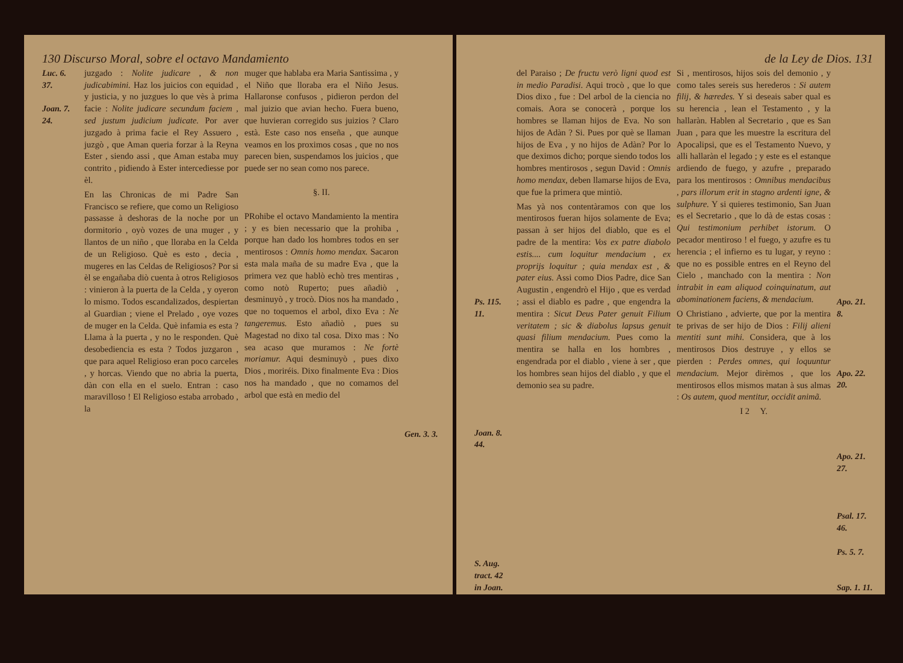130 Discurso Moral, sobre el octavo Mandamiento
Luc. 6. 37.
Joan. 7. 24.
juzgado : Nolite judicare , & non judicabimini. Haz los juicios con equidad , y justicia, y no juzgues lo que vès à prima facie : Nolite judicare secundum faciem , sed justum judicium judicate. Por aver juzgado à prima facie el Rey Assuero , juzgò , que Aman queria forzar à la Reyna Ester , siendo assi , que Aman estaba muy contrito , pidiendo à Ester intercediesse por èl.
En las Chronicas de mi Padre San Francisco se refiere, que como un Religioso passasse à deshoras de la noche por un dormitorio , oyò vozes de una muger , y llantos de un niño , que lloraba en la Celda de un Religioso. Què es esto , decia , mugeres en las Celdas de Religiosos? Por si èl se engañaba diò cuenta à otros Religiosos : vinieron à la puerta de la Celda , y oyeron lo mismo. Todos escandalizados, despiertan al Guardian ; viene el Prelado , oye vozes de muger en la Celda. Què infamia es esta ? Llama à la puerta , y no le responden. Què desobediencia es esta ? Todos juzgaron , que para aquel Religioso eran poco carceles , y horcas. Viendo que no abria la puerta, dàn con ella en el suelo. Entran : caso maravilloso ! El Religioso estaba arrobado , la
muger que hablaba era Maria Santissima , y el Niño que lloraba era el Niño Jesus. Hallaronse confusos , pidieron perdon del mal juizio que avian hecho. Fuera bueno, que huvieran corregido sus juizios ? Claro està. Este caso nos enseña , que aunque veamos en los proximos cosas , que no nos parecen bien, suspendamos los juicios , que puede ser no sean como nos parece.
§. II.
PRohibe el octavo Mandamiento la mentira ; y es bien necessario que la prohiba , porque han dado los hombres todos en ser mentirosos : Omnis homo mendax. Sacaron esta mala maña de su madre Eva , que la primera vez que hablò echò tres mentiras , como notò Ruperto; pues añadiò , desminuyò , y trocò. Dios nos ha mandado , que no toquemos el arbol, dixo Eva : Ne tangeremus. Esto añadiò , pues su Magestad no dixo tal cosa. Dixo mas : No sea acaso que muramos : Ne fortè moriamur. Aqui desminuyò , pues dixo Dios , moriréis. Dixo finalmente Eva : Dios nos ha mandado , que no comamos del arbol que està en medio del
Gen. 3. 3.
de la Ley de Dios. 131
Ps. 115. 11.
Joan. 8. 44.
S. Aug. tract. 42 in Joan.
del Paraiso ; De fructu verò ligni quod est in medio Paradisi. Aqui trocò , que lo que Dios dixo , fue : Del arbol de la ciencia no comais. Aora se conocerà , porque los hombres se llaman hijos de Eva. No son hijos de Adàn ? Si. Pues por què se llaman hijos de Eva , y no hijos de Adàn? Por lo que deximos dicho; porque siendo todos los hombres mentirosos , segun David : Omnis homo mendax, deben llamarse hijos de Eva, que fue la primera que mintiò.
Mas yà nos contentàramos con que los mentirosos fueran hijos solamente de Eva; passan à ser hijos del diablo, que es el padre de la mentira: Vos ex patre diabolo estis.... cum loquitur mendacium , ex proprijs loquitur ; quia mendax est , & pater eius. Assi como Dios Padre, dice San Augustin , engendrò el Hijo , que es verdad ; assi el diablo es padre , que engendra la mentira : Sicut Deus Pater genuit Filium veritatem ; sic & diabolus lapsus genuit quasi filium mendacium. Pues como la mentira se halla en los hombres , engendrada por el diablo , viene à ser , que los hombres sean hijos del diablo , y que el demonio sea su padre.
Si , mentirosos, hijos sois del demonio , y como tales sereis sus herederos : Si autem filij, & hæredes. Y si deseais saber qual es su herencia , lean el Testamento , y la hallaràn. Hablen al Secretario , que es San Juan , para que les muestre la escritura del Apocalipsi, que es el Testamento Nuevo, y alli hallaràn el legado ; y este es el estanque ardiendo de fuego, y azufre , preparado para los mentirosos : Omnibus mendacibus , pars illorum erit in stagno ardenti igne, & sulphure. Y si quieres testimonio, San Juan es el Secretario , que lo dà de estas cosas : Qui testimonium perhibet istorum. O pecador mentiroso ! el fuego, y azufre es tu herencia ; el infierno es tu lugar, y reyno : que no es possible entres en el Reyno del Cielo , manchado con la mentira : Non intrabit in eam aliquod coinquinatum, aut abominationem faciens, & mendacium.
O Christiano , advierte, que por la mentira te privas de ser hijo de Dios : Filij alieni mentiti sunt mihi. Considera, que à los mentirosos Dios destruye , y ellos se pierden : Perdes omnes, qui loquuntur mendacium. Mejor dirèmos , que los mentirosos ellos mismos matan à sus almas : Os autem, quod mentitur, occidit animã.
I 2 Y.
Apo. 21. 8.
Apo. 22. 20.
Apo. 21. 27.
Psal. 17. 46.
Ps. 5. 7.
Sap. 1. 11.